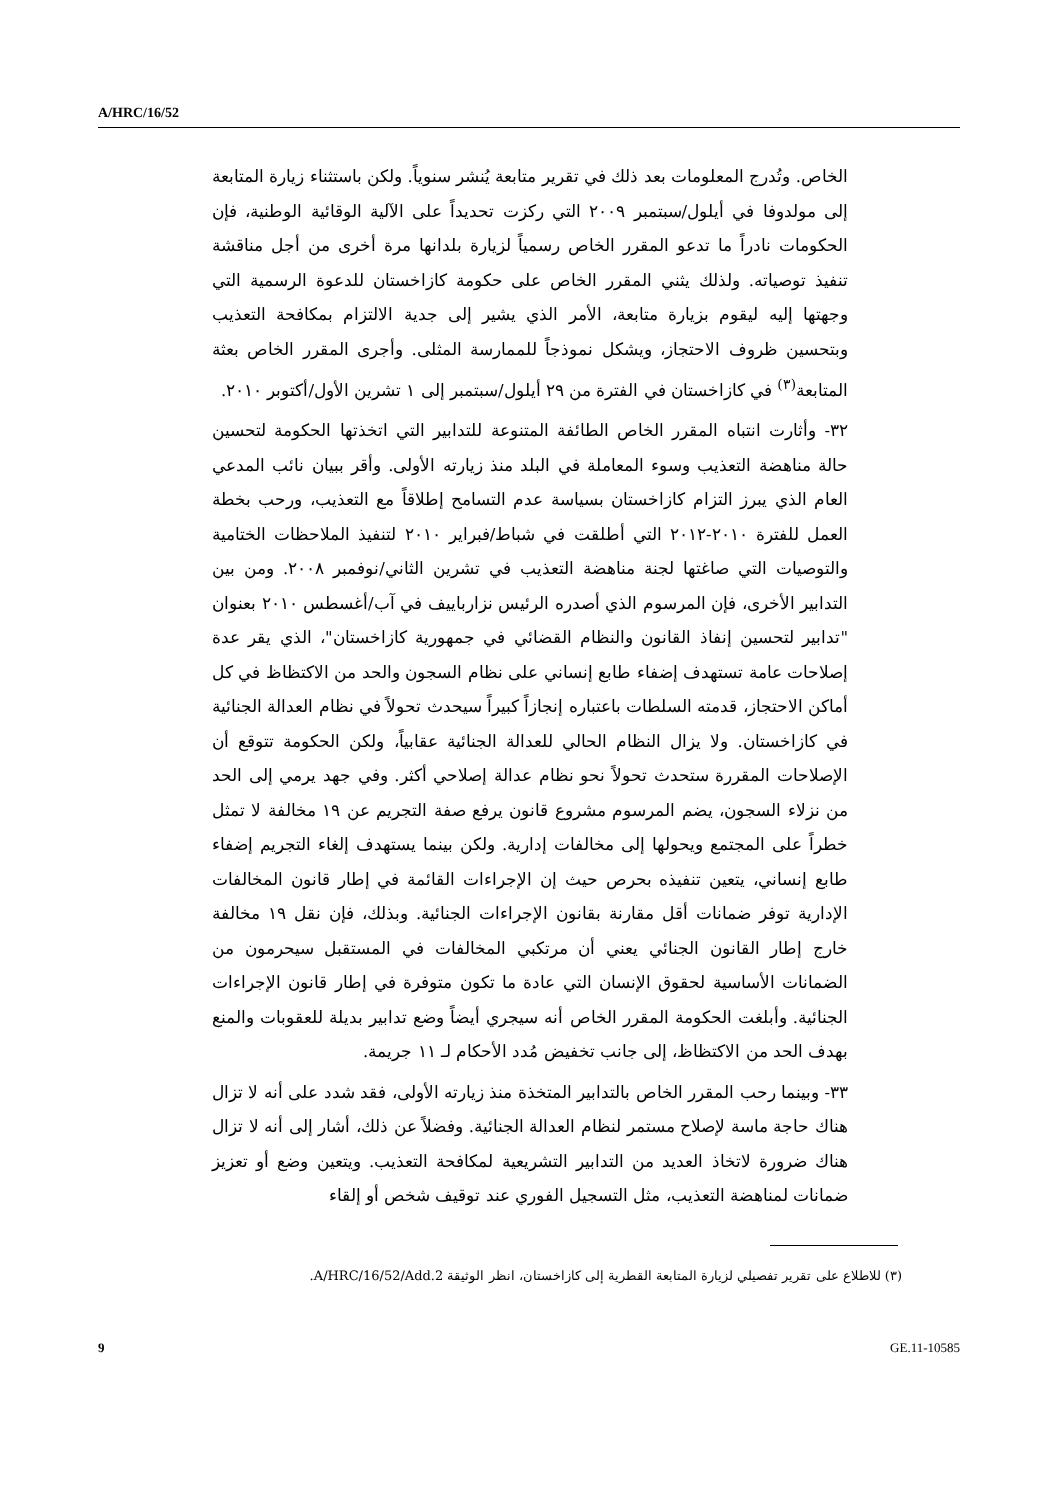A/HRC/16/52
الخاص. وتُدرج المعلومات بعد ذلك في تقرير متابعة يُنشر سنوياً. ولكن باستثناء زيارة المتابعة إلى مولدوفا في أيلول/سبتمبر ٢٠٠٩ التي ركزت تحديداً على الآلية الوقائية الوطنية، فإن الحكومات نادراً ما تدعو المقرر الخاص رسمياً لزيارة بلدانها مرة أخرى من أجل مناقشة تنفيذ توصياته. ولذلك يثني المقرر الخاص على حكومة كازاخستان للدعوة الرسمية التي وجهتها إليه ليقوم بزيارة متابعة، الأمر الذي يشير إلى جدية الالتزام بمكافحة التعذيب وبتحسين ظروف الاحتجاز، ويشكل نموذجاً للممارسة المثلى. وأجرى المقرر الخاص بعثة المتابعة<sup>(٣)</sup> في كازاخستان في الفترة من ٢٩ أيلول/سبتمبر إلى ١ تشرين الأول/أكتوبر ٢٠١٠.
٣٢- وأثارت انتباه المقرر الخاص الطائفة المتنوعة للتدابير التي اتخذتها الحكومة لتحسين حالة مناهضة التعذيب وسوء المعاملة في البلد منذ زيارته الأولى. وأقر ببيان نائب المدعي العام الذي يبرز التزام كازاخستان بسياسة عدم التسامح إطلاقاً مع التعذيب، ورحب بخطة العمل للفترة ٢٠١٠-٢٠١٢ التي أطلقت في شباط/فبراير ٢٠١٠ لتنفيذ الملاحظات الختامية والتوصيات التي صاغتها لجنة مناهضة التعذيب في تشرين الثاني/نوفمبر ٢٠٠٨. ومن بين التدابير الأخرى، فإن المرسوم الذي أصدره الرئيس نزارباييف في آب/أغسطس ٢٠١٠ بعنوان "تدابير لتحسين إنفاذ القانون والنظام القضائي في جمهورية كازاخستان"، الذي يقر عدة إصلاحات عامة تستهدف إضفاء طابع إنساني على نظام السجون والحد من الاكتظاظ في كل أماكن الاحتجاز، قدمته السلطات باعتباره إنجازاً كبيراً سيحدث تحولاً في نظام العدالة الجنائية في كازاخستان. ولا يزال النظام الحالي للعدالة الجنائية عقابياً، ولكن الحكومة تتوقع أن الإصلاحات المقررة ستحدث تحولاً نحو نظام عدالة إصلاحي أكثر. وفي جهد يرمي إلى الحد من نزلاء السجون، يضم المرسوم مشروع قانون يرفع صفة التجريم عن ١٩ مخالفة لا تمثل خطراً على المجتمع ويحولها إلى مخالفات إدارية. ولكن بينما يستهدف إلغاء التجريم إضفاء طابع إنساني، يتعين تنفيذه بحرص حيث إن الإجراءات القائمة في إطار قانون المخالفات الإدارية توفر ضمانات أقل مقارنة بقانون الإجراءات الجنائية. وبذلك، فإن نقل ١٩ مخالفة خارج إطار القانون الجنائي يعني أن مرتكبي المخالفات في المستقبل سيحرمون من الضمانات الأساسية لحقوق الإنسان التي عادة ما تكون متوفرة في إطار قانون الإجراءات الجنائية. وأبلغت الحكومة المقرر الخاص أنه سيجري أيضاً وضع تدابير بديلة للعقوبات والمنع بهدف الحد من الاكتظاظ، إلى جانب تخفيض مُدد الأحكام لـ ١١ جريمة.
٣٣- وبينما رحب المقرر الخاص بالتدابير المتخذة منذ زيارته الأولى، فقد شدد على أنه لا تزال هناك حاجة ماسة لإصلاح مستمر لنظام العدالة الجنائية. وفضلاً عن ذلك، أشار إلى أنه لا تزال هناك ضرورة لاتخاذ العديد من التدابير التشريعية لمكافحة التعذيب. ويتعين وضع أو تعزيز ضمانات لمناهضة التعذيب، مثل التسجيل الفوري عند توقيف شخص أو إلقاء
(٣) للاطلاع على تقرير تفصيلي لزيارة المتابعة القطرية إلى كازاخستان، انظر الوثيقة A/HRC/16/52/Add.2.
9 GE.11-10585